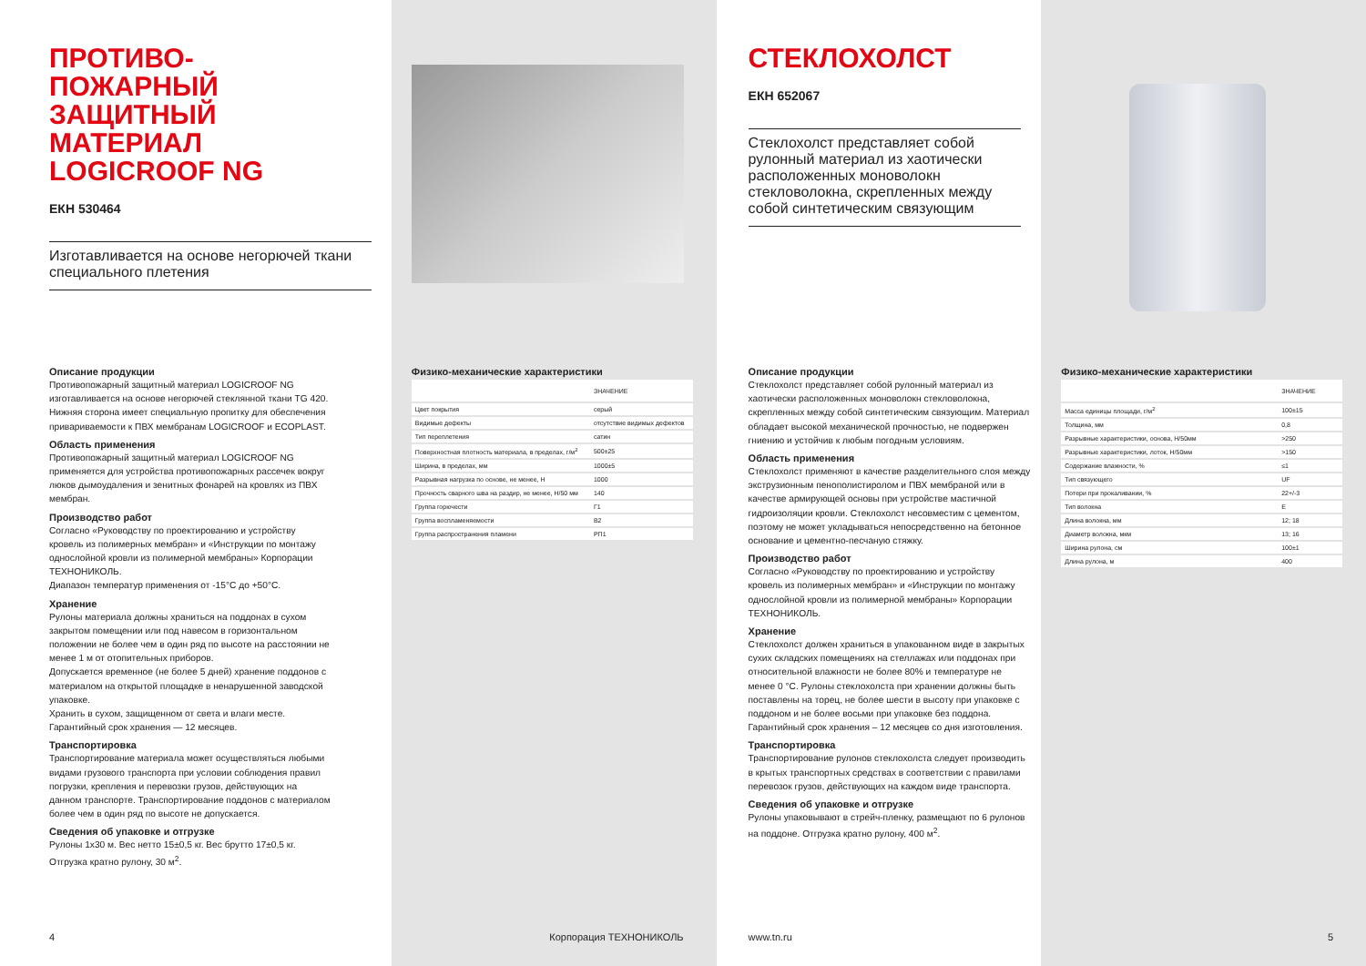ПРОТИВО-
ПОЖАРНЫЙ
ЗАЩИТНЫЙ
МАТЕРИАЛ
LOGICROOF NG
ЕКН 530464
Изготавливается на основе негорючей ткани специального плетения
Описание продукции
Противопожарный защитный материал LOGICROOF NG изготавливается на основе негорючей стеклянной ткани TG 420. Нижняя сторона имеет специальную пропитку для обеспечения привариваемости к ПВХ мембранам LOGICROOF и ECOPLAST.
Область применения
Противопожарный защитный материал LOGICROOF NG применяется для устройства противопожарных рассечек вокруг люков дымоудаления и зенитных фонарей на кровлях из ПВХ мембран.
Производство работ
Согласно «Руководству по проектированию и устройству кровель из полимерных мембран» и «Инструкции по монтажу однослойной кровли из полимерной мембраны» Корпорации ТЕХНОНИКОЛЬ.
Диапазон температур применения от -15°С до +50°С.
Хранение
Рулоны материала должны храниться на поддонах в сухом закрытом помещении или под навесом в горизонтальном положении не более чем в один ряд по высоте на расстоянии не менее 1 м от отопительных приборов.
Допускается временное (не более 5 дней) хранение поддонов с материалом на открытой площадке в ненарушенной заводской упаковке.
Хранить в сухом, защищенном от света и влаги месте.
Гарантийный срок хранения — 12 месяцев.
Транспортировка
Транспортирование материала может осуществляться любыми видами грузового транспорта при условии соблюдения правил погрузки, крепления и перевозки грузов, действующих на данном транспорте. Транспортирование поддонов с материалом более чем в один ряд по высоте не допускается.
Сведения об упаковке и отгрузке
Рулоны 1х30 м. Вес нетто 15±0,5 кг. Вес брутто 17±0,5 кг. Отгрузка кратно рулону, 30 м<sup>2</sup>.
4
Физико-механические характеристики
| | ЗНАЧЕНИЕ |
| --- | --- |
| Цвет покрытия | серый |
| Видимые дефекты | отсутствие видимых дефектов |
| Тип переплетения | сатин |
| Поверхностная плотность материала, в пределах, г/м<sup>2</sup> | 500±25 |
| Ширина, в пределах, мм | 1000±5 |
| Разрывная нагрузка по основе, не менее, Н | 1000 |
| Прочность сварного шва на раздир, не менее, Н/50 мм | 140 |
| Группа горючести | Г1 |
| Группа воспламеняемости | В2 |
| Группа распространения пламени | РП1 |
Корпорация ТЕХНОНИКОЛЬ
СТЕКЛОХОЛСТ
ЕКН 652067
Стеклохолст представляет собой рулонный материал из хаотически расположенных моноволокн стекловолокна, скрепленных между собой синтетическим связующим
Описание продукции
Стеклохолст представляет собой рулонный материал из хаотически расположенных моноволокн стекловолокна, скрепленных между собой синтетическим связующим. Материал обладает высокой механической прочностью, не подвержен гниению и устойчив к любым погодным условиям.
Область применения
Стеклохолст применяют в качестве разделительного слоя между экструзионным пенополистиролом и ПВХ мембраной или в качестве армирующей основы при устройстве мастичной гидроизоляции кровли. Стеклохолст несовместим с цементом, поэтому не может укладываться непосредственно на бетонное основание и цементно-песчаную стяжку.
Производство работ
Согласно «Руководству по проектированию и устройству кровель из полимерных мембран» и «Инструкции по монтажу однослойной кровли из полимерной мембраны» Корпорации ТЕХНОНИКОЛЬ.
Хранение
Стеклохолст должен храниться в упакованном виде в закрытых сухих складских помещениях на стеллажах или поддонах при относительной влажности не более 80% и температуре не менее 0 °С. Рулоны стеклохолста при хранении должны быть поставлены на торец, не более шести в высоту при упаковке с поддоном и не более восьми при упаковке без поддона.
Гарантийный срок хранения – 12 месяцев со дня изготовления.
Транспортировка
Транспортирование рулонов стеклохолста следует производить в крытых транспортных средствах в соответствии с правилами перевозок грузов, действующих на каждом виде транспорта.
Сведения об упаковке и отгрузке
Рулоны упаковывают в стрейч-пленку, размещают по 6 рулонов на поддоне. Отгрузка кратно рулону, 400 м<sup>2</sup>.
www.tn.ru
Физико-механические характеристики
| | ЗНАЧЕНИЕ |
| --- | --- |
| Масса единицы площади, г/м<sup>2</sup> | 100±15 |
| Толщина, мм | 0,8 |
| Разрывные характеристики, основа, Н/50мм | >250 |
| Разрывные характеристики, лоток, Н/50мм | >150 |
| Содержание влажности, % | ≤1 |
| Тип связующего | UF |
| Потери при прокаливании, % | 22+/-3 |
| Тип волокна | E |
| Длина волокна, мм | 12; 18 |
| Диаметр волокна, мкм | 13; 16 |
| Ширина рулона, см | 100±1 |
| Длина рулона, м | 400 |
5